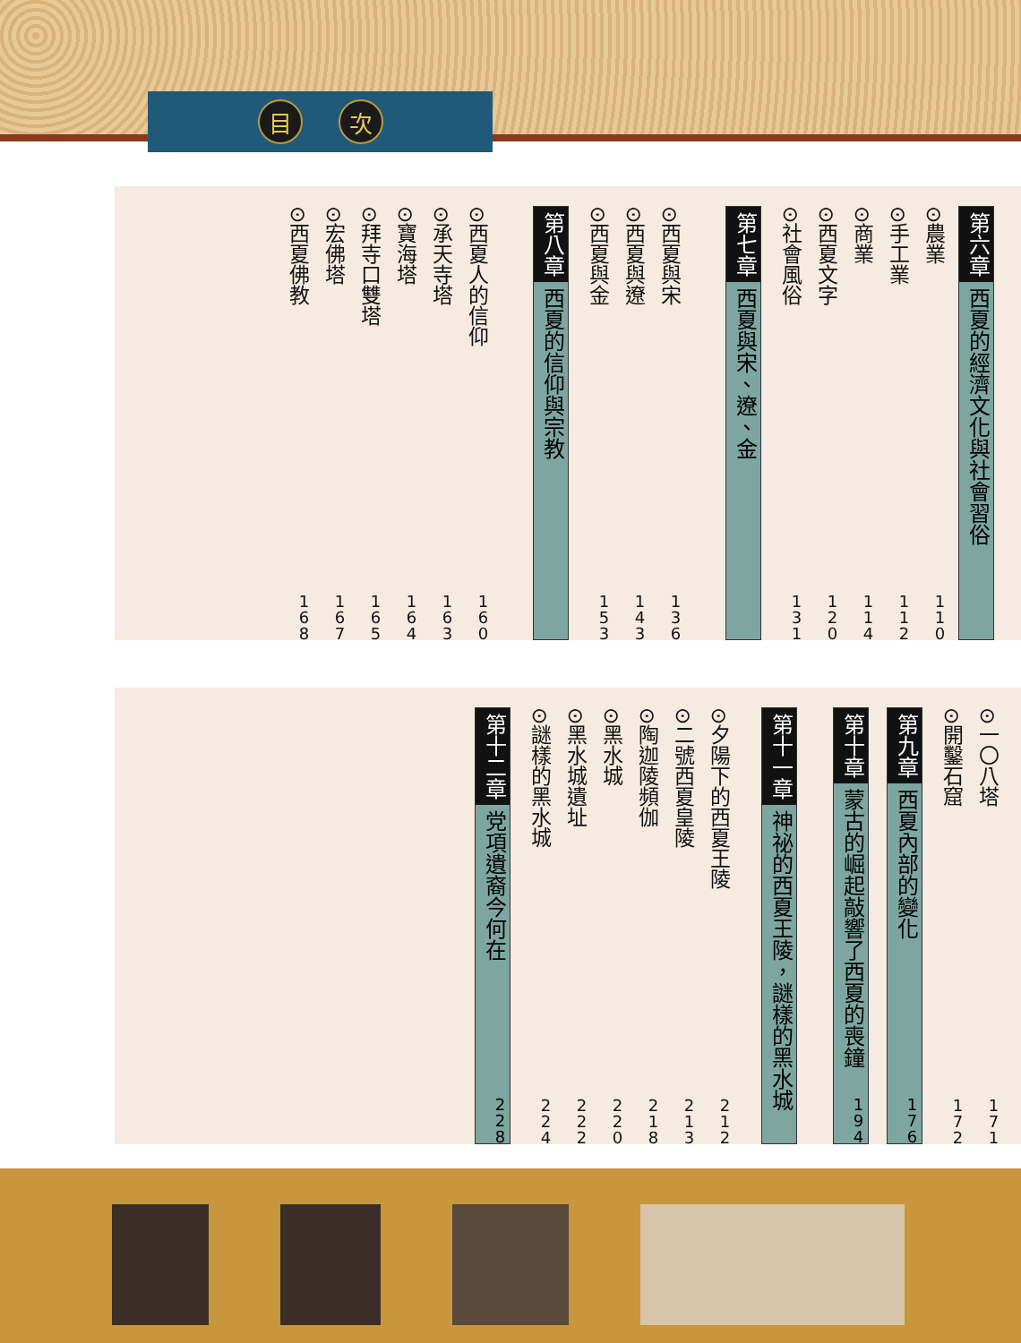目次
第六章 西夏的經濟文化與社會習俗
⊙農業 110
⊙手工業 112
⊙商業 114
⊙西夏文字 120
⊙社會風俗 131
第七章 西夏與宋、遼、金
⊙西夏與宋 136
⊙西夏與遼 143
⊙西夏與金 153
第八章 西夏的信仰與宗教
⊙西夏人的信仰 160
⊙承天寺塔 163
⊙寶海塔 164
⊙拜寺口雙塔 165
⊙宏佛塔 167
⊙西夏佛教 168
⊙一〇八塔 171
⊙開鑿石窟 172
第九章 西夏內部的變化 176
第十章 蒙古的崛起敲響了西夏的喪鐘 194
第十一章 神祕的西夏王陵，謎樣的黑水城
⊙夕陽下的西夏王陵 212
⊙二號西夏皇陵 213
⊙陶迦陵頻伽 218
⊙黑水城 220
⊙黑水城遺址 222
⊙謎樣的黑水城 224
第十二章 党項遺裔今何在 228